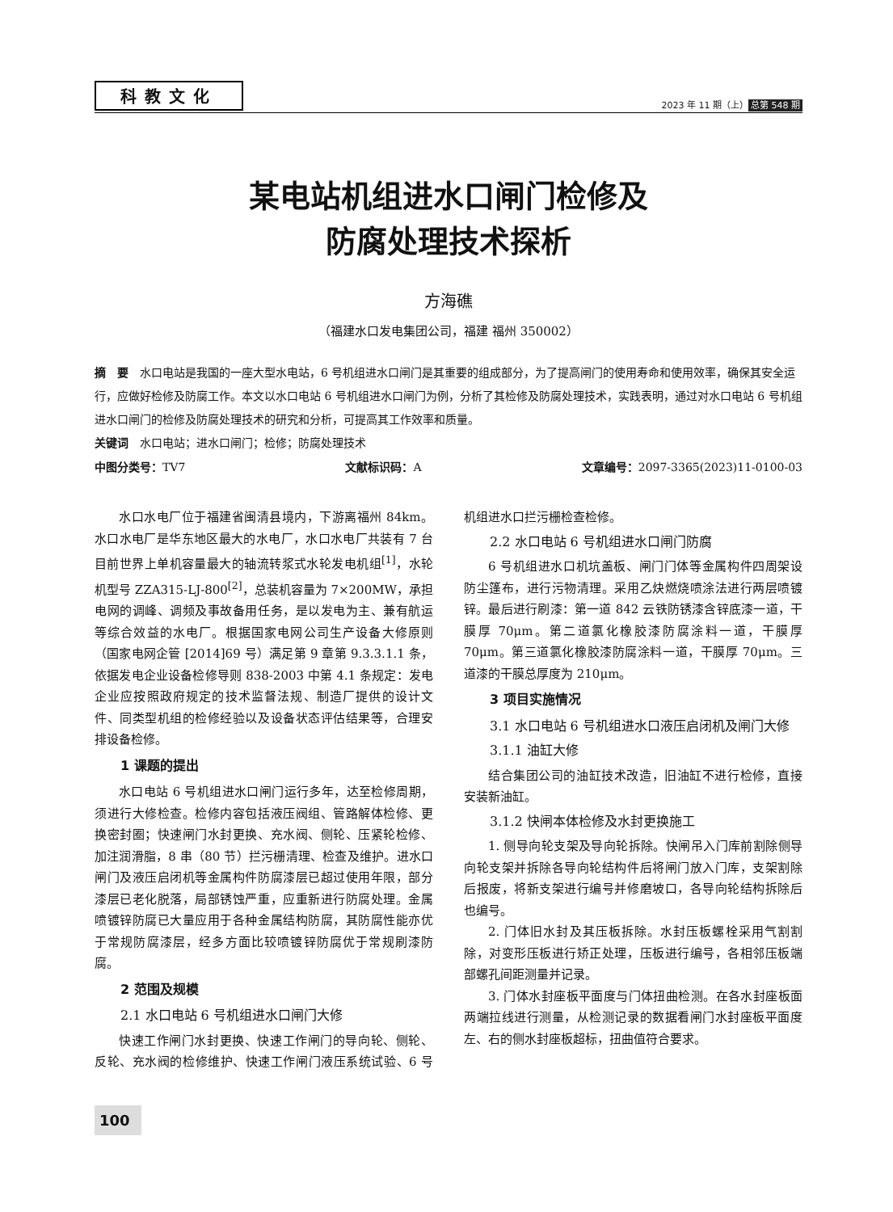科教文化 2023 年 11 期（上） 总第 548 期
某电站机组进水口闸门检修及
防腐处理技术探析
方海礁
（福建水口发电集团公司，福建 福州 350002）
摘　要 水口电站是我国的一座大型水电站，6 号机组进水口闸门是其重要的组成部分，为了提高闸门的使用寿命和使用效率，确保其安全运行，应做好检修及防腐工作。本文以水口电站 6 号机组进水口闸门为例，分析了其检修及防腐处理技术，实践表明，通过对水口电站 6 号机组进水口闸门的检修及防腐处理技术的研究和分析，可提高其工作效率和质量。
关键词 水口电站；进水口闸门；检修；防腐处理技术
中图分类号：TV7 文献标识码：A 文章编号：2097-3365(2023)11-0100-03
水口水电厂位于福建省闽清县境内，下游离福州 84km。水口水电厂是华东地区最大的水电厂，水口水电厂共装有 7 台目前世界上单机容量最大的轴流转浆式水轮发电机组<sup>[1]</sup>，水轮机型号 ZZA315-LJ-800<sup>[2]</sup>，总装机容量为 7×200MW，承担电网的调峰、调频及事故备用任务，是以发电为主、兼有航运等综合效益的水电厂。根据国家电网公司生产设备大修原则（国家电网企管 [2014]69 号）满足第 9 章第 9.3.3.1.1 条，依据发电企业设备检修导则 838-2003 中第 4.1 条规定：发电企业应按照政府规定的技术监督法规、制造厂提供的设计文件、同类型机组的检修经验以及设备状态评估结果等，合理安排设备检修。
1 课题的提出
水口电站 6 号机组进水口闸门运行多年，达至检修周期，须进行大修检查。检修内容包括液压阀组、管路解体检修、更换密封圈；快速闸门水封更换、充水阀、侧轮、压紧轮检修、加注润滑脂，8 串（80 节）拦污栅清理、检查及维护。进水口闸门及液压启闭机等金属构件防腐漆层已超过使用年限，部分漆层已老化脱落，局部锈蚀严重，应重新进行防腐处理。金属喷镀锌防腐已大量应用于各种金属结构防腐，其防腐性能亦优于常规防腐漆层，经多方面比较喷镀锌防腐优于常规刷漆防腐。
2 范围及规模
2.1 水口电站 6 号机组进水口闸门大修
快速工作闸门水封更换、快速工作闸门的导向轮、侧轮、反轮、充水阀的检修维护、快速工作闸门液压系统试验、6 号机组进水口拦污栅检查检修。
2.2 水口电站 6 号机组进水口闸门防腐
6 号机组进水口机坑盖板、闸门门体等金属构件四周架设防尘篷布，进行污物清理。采用乙炔燃烧喷涂法进行两层喷镀锌。最后进行刷漆：第一道 842 云铁防锈漆含锌底漆一道，干膜厚 70μm。第二道氯化橡胶漆防腐涂料一道，干膜厚 70μm。第三道氯化橡胶漆防腐涂料一道，干膜厚 70μm。三道漆的干膜总厚度为 210μm。
3 项目实施情况
3.1 水口电站 6 号机组进水口液压启闭机及闸门大修
3.1.1 油缸大修
结合集团公司的油缸技术改造，旧油缸不进行检修，直接安装新油缸。
3.1.2 快闸本体检修及水封更换施工
1. 侧导向轮支架及导向轮拆除。快闸吊入门库前割除侧导向轮支架并拆除各导向轮结构件后将闸门放入门库，支架割除后报废，将新支架进行编号并修磨坡口，各导向轮结构拆除后也编号。
2. 门体旧水封及其压板拆除。水封压板螺栓采用气割割除，对变形压板进行矫正处理，压板进行编号，各相邻压板端部螺孔间距测量并记录。
3. 门体水封座板平面度与门体扭曲检测。在各水封座板面两端拉线进行测量，从检测记录的数据看闸门水封座板平面度左、右的侧水封座板超标，扭曲值符合要求。
100